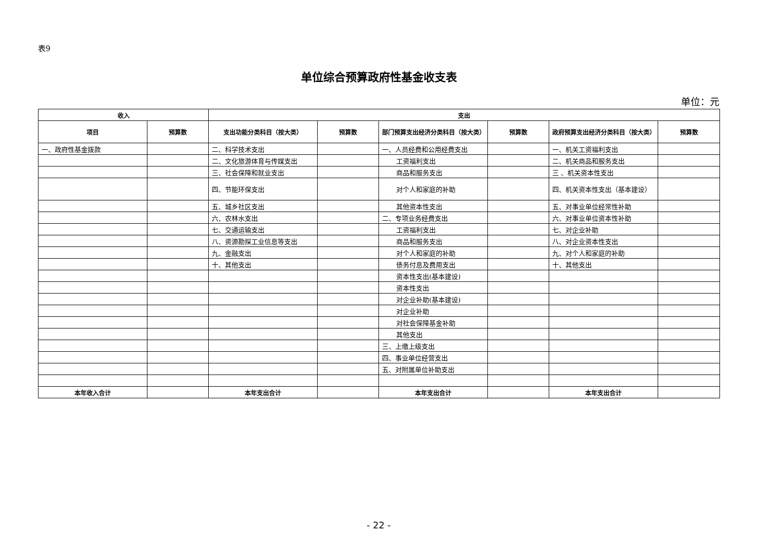表9
单位综合预算政府性基金收支表
单位：元
| 收入 | | 支出 | | | | | |
| --- | --- | --- | --- | --- | --- | --- | --- |
| 项目 | 预算数 | 支出功能分类科目（按大类） | 预算数 | 部门预算支出经济分类科目（按大类） | 预算数 | 政府预算支出经济分类科目（按大类） | 预算数 |
| 一、政府性基金拨款 | | 二、科学技术支出 | | 一、人员经费和公用经费支出 | | 一、机关工资福利支出 | |
| | | 二、文化旅游体育与传媒支出 | | 工资福利支出 | | 二、机关商品和服务支出 | |
| | | 三、社会保障和就业支出 | | 商品和服务支出 | | 三 、机关资本性支出 | |
| | | 四、节能环保支出 | | 对个人和家庭的补助 | | 四、机关资本性支出（基本建设） | |
| | | 五、城乡社区支出 | | 其他资本性支出 | | 五、对事业单位经常性补助 | |
| | | 六、农林水支出 | | 二、专项业务经费支出 | | 六、对事业单位资本性补助 | |
| | | 七、交通运输支出 | | 工资福利支出 | | 七、对企业补助 | |
| | | 八、资源勘探工业信息等支出 | | 商品和服务支出 | | 八、对企业资本性支出 | |
| | | 九、金融支出 | | 对个人和家庭的补助 | | 九、对个人和家庭的补助 | |
| | | 十、其他支出 | | 债务付息及费用支出 | | 十、其他支出 | |
| | | | | 资本性支出(基本建设) | | | |
| | | | | 资本性支出 | | | |
| | | | | 对企业补助(基本建设) | | | |
| | | | | 对企业补助 | | | |
| | | | | 对社会保障基金补助 | | | |
| | | | | 其他支出 | | | |
| | | | | 三、上缴上级支出 | | | |
| | | | | 四、事业单位经营支出 | | | |
| | | | | 五、对附属单位补助支出 | | | |
| 本年收入合计 | | 本年支出合计 | | 本年支出合计 | | 本年支出合计 | |
- 22 -